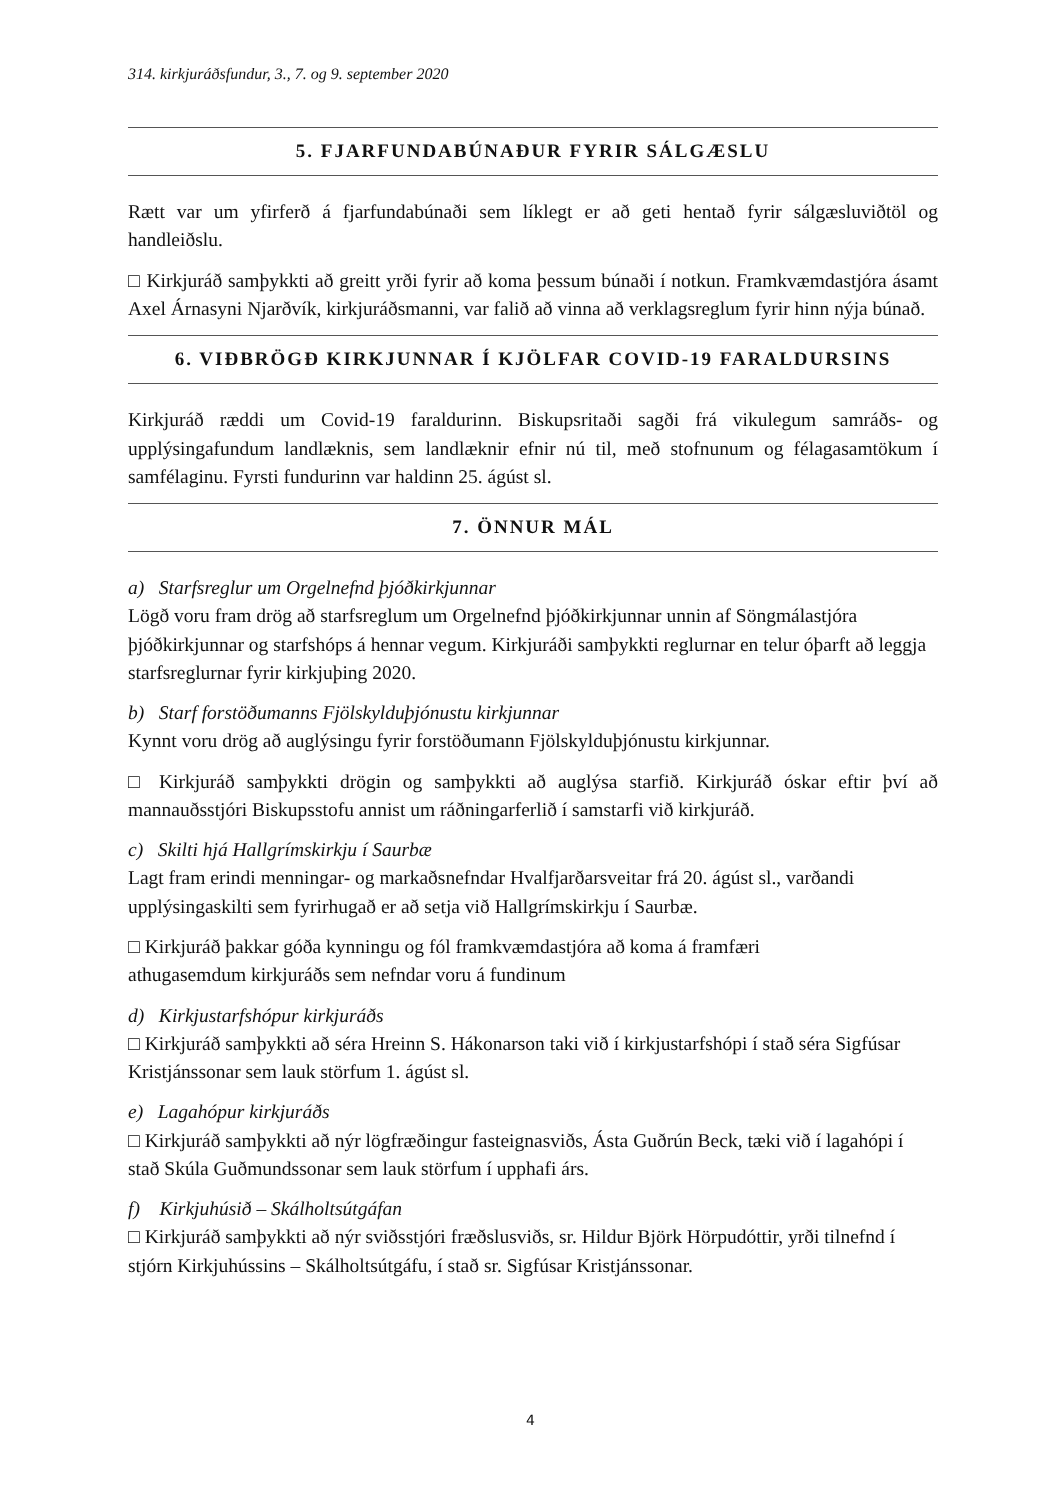314. kirkjuráðsfundur, 3., 7. og 9. september 2020
5. FJARFUNDABÚNAÐUR FYRIR SÁLGÆSLU
Rætt var um yfirferð á fjarfundabúnaði sem líklegt er að geti hentað fyrir sálgæsluviðtöl og handleiðslu.
□ Kirkjuráð samþykkti að greitt yrði fyrir að koma þessum búnaði í notkun. Framkvæmdastjóra ásamt Axel Árnasyni Njarðvík, kirkjuráðsmanni, var falið að vinna að verklagsreglum fyrir hinn nýja búnað.
6. VIÐBRÖGÐ KIRKJUNNAR Í KJÖLFAR COVID-19 FARALDURSINS
Kirkjuráð ræddi um Covid-19 faraldurinn. Biskupsritaði sagði frá vikulegum samráðs- og upplýsingafundum landlæknis, sem landlæknir efnir nú til, með stofnunum og félagasamtökum í samfélaginu. Fyrsti fundurinn var haldinn 25. ágúst sl.
7. ÖNNUR MÁL
a) Starfsreglur um Orgelnefnd þjóðkirkjunnar
Lögð voru fram drög að starfsreglum um Orgelnefnd þjóðkirkjunnar unnin af Söngmálastjóra þjóðkirkjunnar og starfshóps á hennar vegum. Kirkjuráði samþykkti reglurnar en telur óþarft að leggja starfsreglurnar fyrir kirkjuþing 2020.
b) Starf forstöðumanns Fjölskylduþjónustu kirkjunnar
Kynnt voru drög að auglýsingu fyrir forstöðumann Fjölskylduþjónustu kirkjunnar.
□ Kirkjuráð samþykkti drögin og samþykkti að auglýsa starfið. Kirkjuráð óskar eftir því að mannauðsstjóri Biskupsstofu annist um ráðningarferlið í samstarfi við kirkjuráð.
c) Skilti hjá Hallgrímskirkju í Saurbæ
Lagt fram erindi menningar- og markaðsnefndar Hvalfjarðarsveitar frá 20. ágúst sl., varðandi upplýsingaskilti sem fyrirhugað er að setja við Hallgrímskirkju í Saurbæ.
□ Kirkjuráð þakkar góða kynningu og fól framkvæmdastjóra að koma á framfæri
athugasemdum kirkjuráðs sem nefndar voru á fundinum
d) Kirkjustarfshópur kirkjuráðs
□ Kirkjuráð samþykkti að séra Hreinn S. Hákonarson taki við í kirkjustarfshópi í stað séra Sigfúsar Kristjánssonar sem lauk störfum 1. ágúst sl.
e) Lagahópur kirkjuráðs
□ Kirkjuráð samþykkti að nýr lögfræðingur fasteignasviðs, Ásta Guðrún Beck, tæki við í lagahópi í stað Skúla Guðmundssonar sem lauk störfum í upphafi árs.
f) Kirkjuhúsið – Skálholtsútgáfan
□ Kirkjuráð samþykkti að nýr sviðsstjóri fræðslusviðs, sr. Hildur Björk Hörpudóttir, yrði tilnefnd í stjórn Kirkjuhússins – Skálholtsútgáfu, í stað sr. Sigfúsar Kristjánssonar.
4